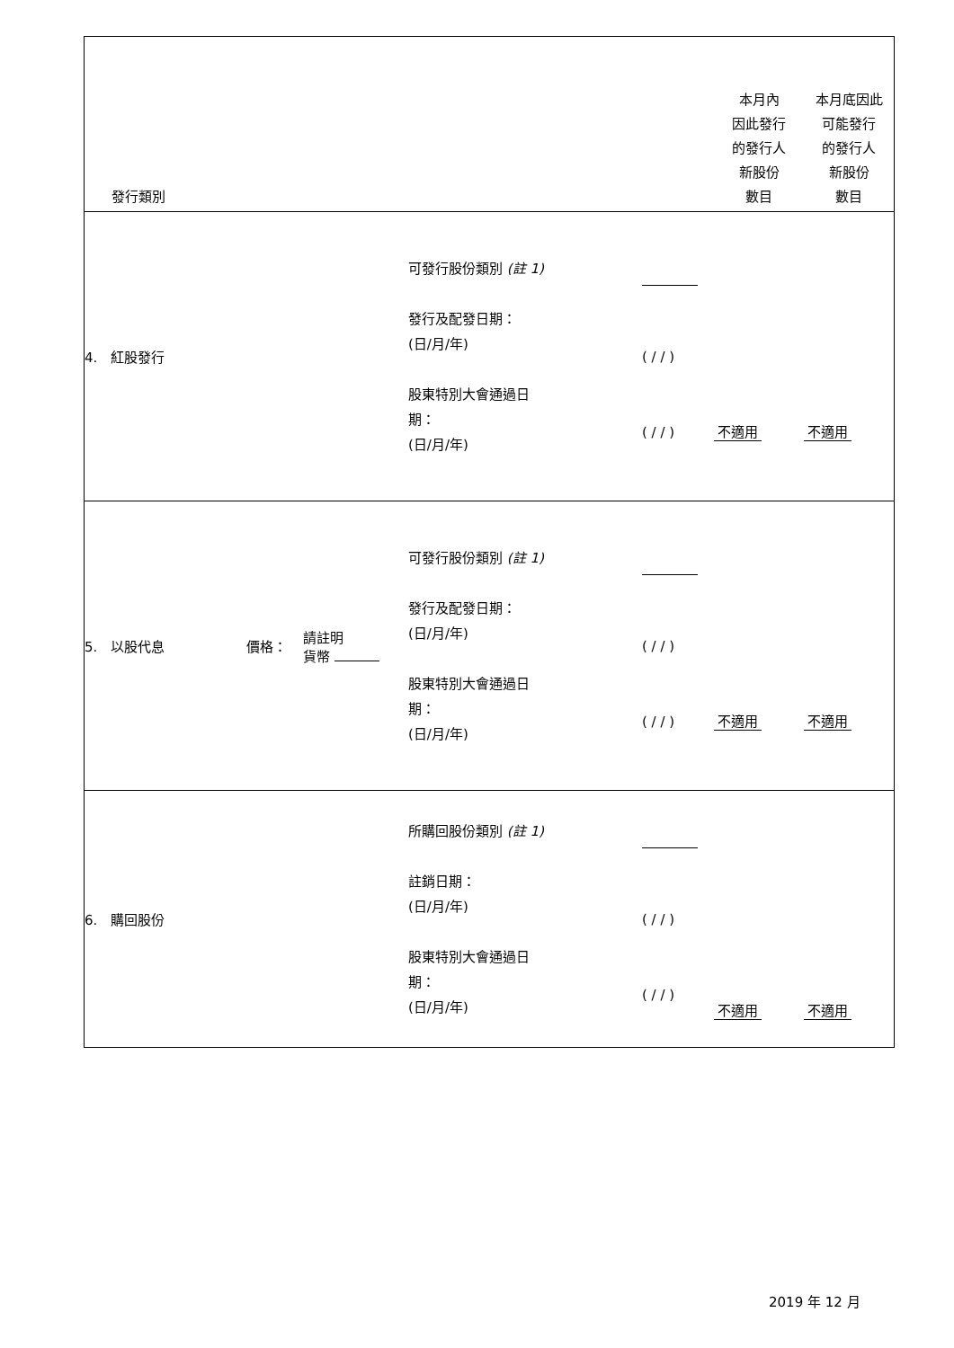| 發行類別 | | | | | 本月內 因此發行 的發行人 新股份 數目 | 本月底因此 可能發行 的發行人 新股份 數目 |
| --- | --- | --- | --- | --- | --- | --- |
| 4. 紅股發行 | | | 可發行股份類別 (註 1) 發行及配發日期： (日/月/年) 股東特別大會通過日 期： (日/月/年) | ( / / ) ( / / ) | 不適用 | 不適用 |
| 5. 以股代息 | 價格： | 請註明 貨幣 | 可發行股份類別 (註 1) 發行及配發日期： (日/月/年) 股東特別大會通過日 期： (日/月/年) | ( / / ) ( / / ) | 不適用 | 不適用 |
| 6. 購回股份 | | | 所購回股份類別 (註 1) 註銷日期： (日/月/年) 股東特別大會通過日 期： (日/月/年) | ( / / ) ( / / ) | 不適用 | 不適用 |
2019 年 12 月